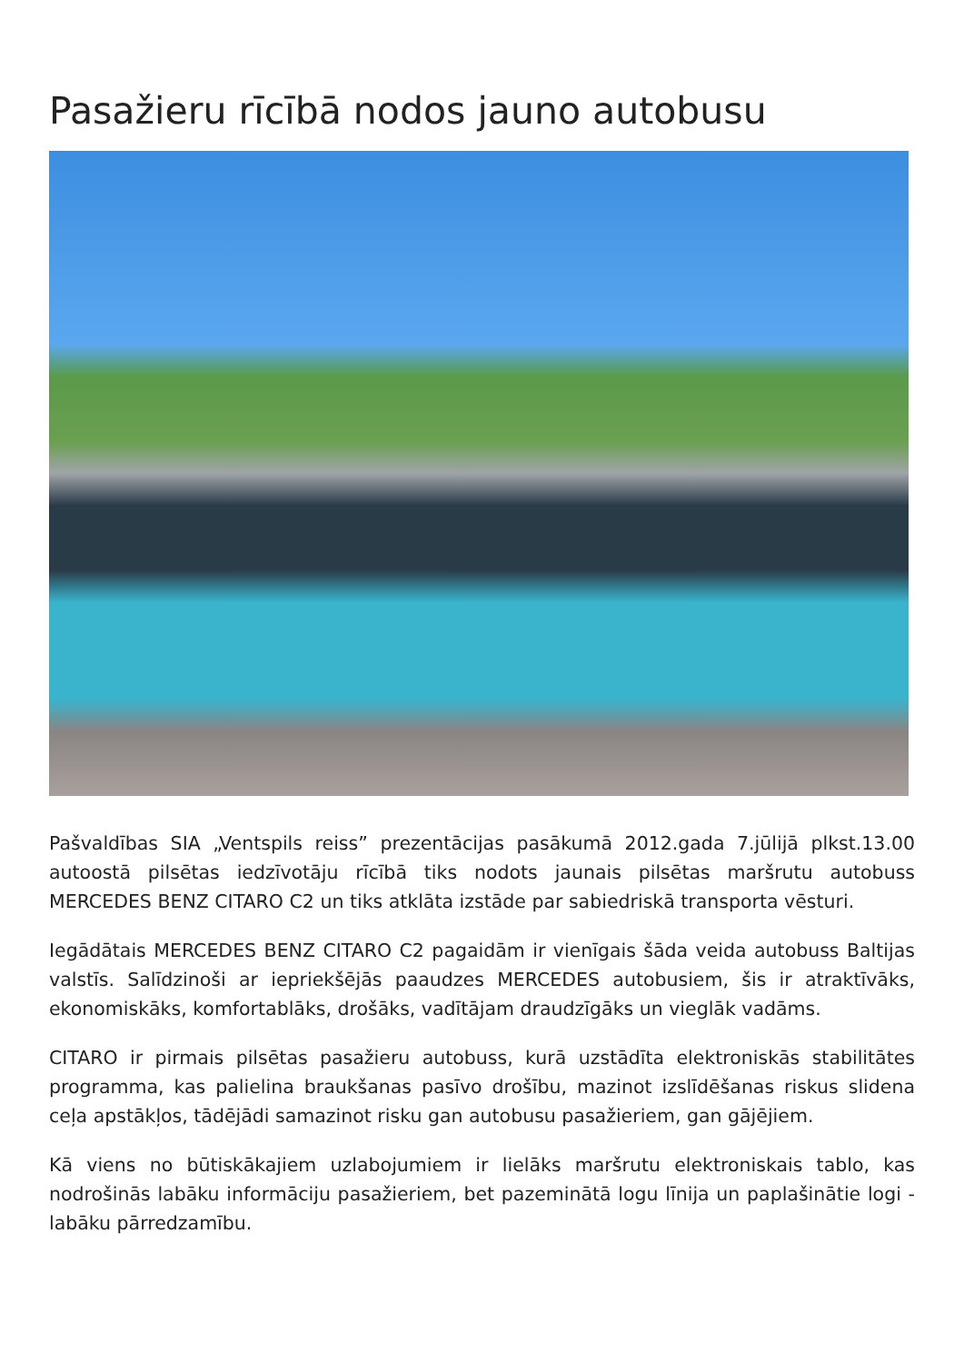Pasažieru rīcībā nodos jauno autobusu
Pašvaldības SIA „Ventspils reiss” prezentācijas pasākumā 2012.gada 7.jūlijā plkst.13.00 autoostā pilsētas iedzīvotāju rīcībā tiks nodots jaunais pilsētas maršrutu autobuss MERCEDES BENZ CITARO C2 un tiks atklāta izstāde par sabiedriskā transporta vēsturi.
Iegādātais MERCEDES BENZ CITARO C2 pagaidām ir vienīgais šāda veida autobuss Baltijas valstīs. Salīdzinoši ar iepriekšējās paaudzes MERCEDES autobusiem, šis ir atraktīvāks, ekonomiskāks, komfortablāks, drošāks, vadītājam draudzīgāks un vieglāk vadāms.
CITARO ir pirmais pilsētas pasažieru autobuss, kurā uzstādīta elektroniskās stabilitātes programma, kas palielina braukšanas pasīvo drošību, mazinot izslīdēšanas riskus slidena ceļa apstākļos, tādējādi samazinot risku gan autobusu pasažieriem, gan gājējiem.
Kā viens no būtiskākajiem uzlabojumiem ir lielāks maršrutu elektroniskais tablo, kas nodrošinās labāku informāciju pasažieriem, bet pazeminātā logu līnija un paplašinātie logi - labāku pārredzamību.